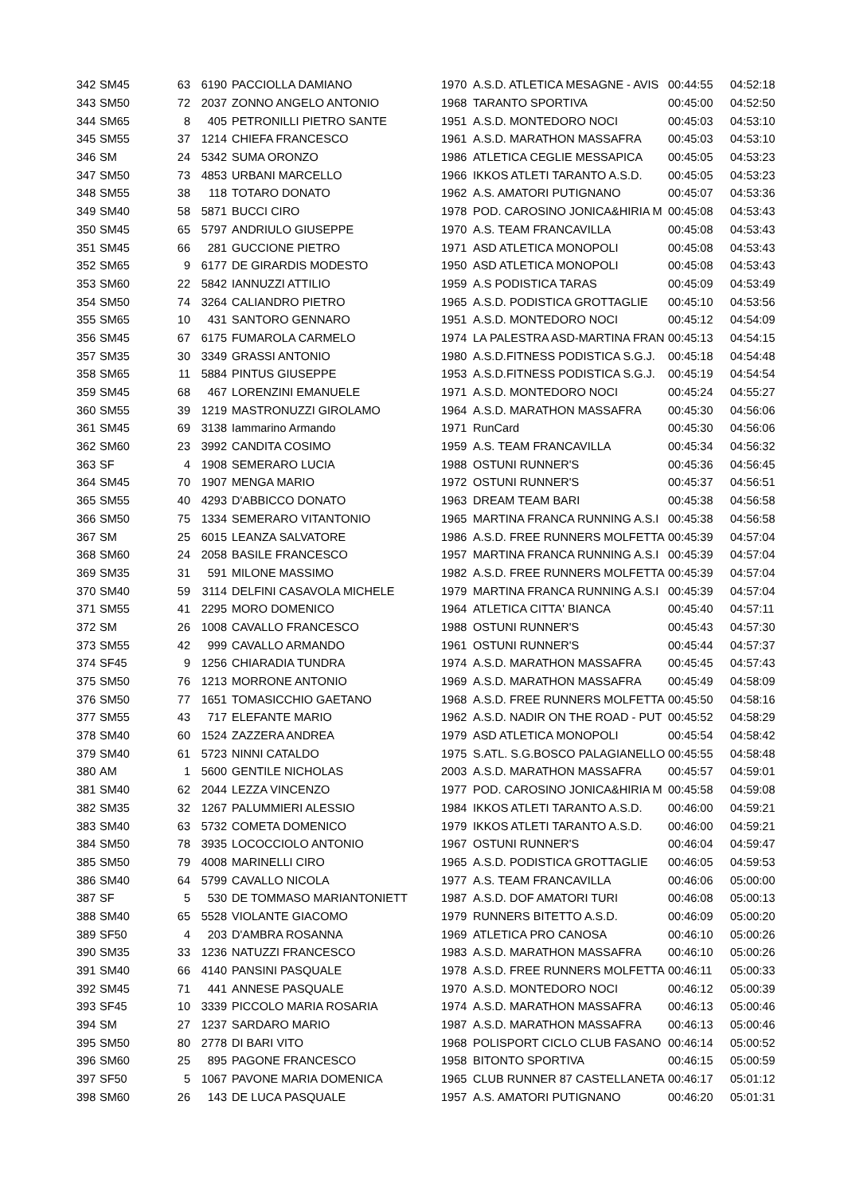| 342 | SM45 | 63 | 6190 | PACCIOLLA DAMIANO | 1970 | A.S.D. ATLETICA MESAGNE - AVIS | 00:44:55 | 04:52:18 |
| 343 | SM50 | 72 | 2037 | ZONNO ANGELO ANTONIO | 1968 | TARANTO SPORTIVA | 00:45:00 | 04:52:50 |
| 344 | SM65 | 8 | 405 | PETRONILLI PIETRO SANTE | 1951 | A.S.D. MONTEDORO NOCI | 00:45:03 | 04:53:10 |
| 345 | SM55 | 37 | 1214 | CHIEFA FRANCESCO | 1961 | A.S.D. MARATHON MASSAFRA | 00:45:03 | 04:53:10 |
| 346 | SM | 24 | 5342 | SUMA ORONZO | 1986 | ATLETICA CEGLIE MESSAPICA | 00:45:05 | 04:53:23 |
| 347 | SM50 | 73 | 4853 | URBANI MARCELLO | 1966 | IKKOS ATLETI TARANTO A.S.D. | 00:45:05 | 04:53:23 |
| 348 | SM55 | 38 | 118 | TOTARO DONATO | 1962 | A.S. AMATORI PUTIGNANO | 00:45:07 | 04:53:36 |
| 349 | SM40 | 58 | 5871 | BUCCI CIRO | 1978 | POD. CAROSINO JONICA&HIRIA M | 00:45:08 | 04:53:43 |
| 350 | SM45 | 65 | 5797 | ANDRIULO GIUSEPPE | 1970 | A.S. TEAM FRANCAVILLA | 00:45:08 | 04:53:43 |
| 351 | SM45 | 66 | 281 | GUCCIONE PIETRO | 1971 | ASD ATLETICA MONOPOLI | 00:45:08 | 04:53:43 |
| 352 | SM65 | 9 | 6177 | DE GIRARDIS MODESTO | 1950 | ASD ATLETICA MONOPOLI | 00:45:08 | 04:53:43 |
| 353 | SM60 | 22 | 5842 | IANNUZZI ATTILIO | 1959 | A.S PODISTICA TARAS | 00:45:09 | 04:53:49 |
| 354 | SM50 | 74 | 3264 | CALIANDRO PIETRO | 1965 | A.S.D. PODISTICA GROTTAGLIE | 00:45:10 | 04:53:56 |
| 355 | SM65 | 10 | 431 | SANTORO GENNARO | 1951 | A.S.D. MONTEDORO NOCI | 00:45:12 | 04:54:09 |
| 356 | SM45 | 67 | 6175 | FUMAROLA CARMELO | 1974 | LA PALESTRA ASD-MARTINA FRAN | 00:45:13 | 04:54:15 |
| 357 | SM35 | 30 | 3349 | GRASSI ANTONIO | 1980 | A.S.D.FITNESS PODISTICA S.G.J. | 00:45:18 | 04:54:48 |
| 358 | SM65 | 11 | 5884 | PINTUS GIUSEPPE | 1953 | A.S.D.FITNESS PODISTICA S.G.J. | 00:45:19 | 04:54:54 |
| 359 | SM45 | 68 | 467 | LORENZINI EMANUELE | 1971 | A.S.D. MONTEDORO NOCI | 00:45:24 | 04:55:27 |
| 360 | SM55 | 39 | 1219 | MASTRONUZZI GIROLAMO | 1964 | A.S.D. MARATHON MASSAFRA | 00:45:30 | 04:56:06 |
| 361 | SM45 | 69 | 3138 | Iammarino Armando | 1971 | RunCard | 00:45:30 | 04:56:06 |
| 362 | SM60 | 23 | 3992 | CANDITA COSIMO | 1959 | A.S. TEAM FRANCAVILLA | 00:45:34 | 04:56:32 |
| 363 | SF | 4 | 1908 | SEMERARO LUCIA | 1988 | OSTUNI RUNNER'S | 00:45:36 | 04:56:45 |
| 364 | SM45 | 70 | 1907 | MENGA MARIO | 1972 | OSTUNI RUNNER'S | 00:45:37 | 04:56:51 |
| 365 | SM55 | 40 | 4293 | D'ABBICCO DONATO | 1963 | DREAM TEAM BARI | 00:45:38 | 04:56:58 |
| 366 | SM50 | 75 | 1334 | SEMERARO VITANTONIO | 1965 | MARTINA FRANCA RUNNING A.S.I | 00:45:38 | 04:56:58 |
| 367 | SM | 25 | 6015 | LEANZA SALVATORE | 1986 | A.S.D. FREE RUNNERS MOLFETTA | 00:45:39 | 04:57:04 |
| 368 | SM60 | 24 | 2058 | BASILE FRANCESCO | 1957 | MARTINA FRANCA RUNNING A.S.I | 00:45:39 | 04:57:04 |
| 369 | SM35 | 31 | 591 | MILONE MASSIMO | 1982 | A.S.D. FREE RUNNERS MOLFETTA | 00:45:39 | 04:57:04 |
| 370 | SM40 | 59 | 3114 | DELFINI CASAVOLA MICHELE | 1979 | MARTINA FRANCA RUNNING A.S.I | 00:45:39 | 04:57:04 |
| 371 | SM55 | 41 | 2295 | MORO DOMENICO | 1964 | ATLETICA CITTA' BIANCA | 00:45:40 | 04:57:11 |
| 372 | SM | 26 | 1008 | CAVALLO FRANCESCO | 1988 | OSTUNI RUNNER'S | 00:45:43 | 04:57:30 |
| 373 | SM55 | 42 | 999 | CAVALLO ARMANDO | 1961 | OSTUNI RUNNER'S | 00:45:44 | 04:57:37 |
| 374 | SF45 | 9 | 1256 | CHIARADIA TUNDRA | 1974 | A.S.D. MARATHON MASSAFRA | 00:45:45 | 04:57:43 |
| 375 | SM50 | 76 | 1213 | MORRONE ANTONIO | 1969 | A.S.D. MARATHON MASSAFRA | 00:45:49 | 04:58:09 |
| 376 | SM50 | 77 | 1651 | TOMASICCHIO GAETANO | 1968 | A.S.D. FREE RUNNERS MOLFETTA | 00:45:50 | 04:58:16 |
| 377 | SM55 | 43 | 717 | ELEFANTE MARIO | 1962 | A.S.D. NADIR ON THE ROAD - PUT | 00:45:52 | 04:58:29 |
| 378 | SM40 | 60 | 1524 | ZAZZERA ANDREA | 1979 | ASD ATLETICA MONOPOLI | 00:45:54 | 04:58:42 |
| 379 | SM40 | 61 | 5723 | NINNI CATALDO | 1975 | S.ATL. S.G.BOSCO PALAGIANELLO | 00:45:55 | 04:58:48 |
| 380 | AM | 1 | 5600 | GENTILE NICHOLAS | 2003 | A.S.D. MARATHON MASSAFRA | 00:45:57 | 04:59:01 |
| 381 | SM40 | 62 | 2044 | LEZZA VINCENZO | 1977 | POD. CAROSINO JONICA&HIRIA M | 00:45:58 | 04:59:08 |
| 382 | SM35 | 32 | 1267 | PALUMMIERI ALESSIO | 1984 | IKKOS ATLETI TARANTO A.S.D. | 00:46:00 | 04:59:21 |
| 383 | SM40 | 63 | 5732 | COMETA DOMENICO | 1979 | IKKOS ATLETI TARANTO A.S.D. | 00:46:00 | 04:59:21 |
| 384 | SM50 | 78 | 3935 | LOCOCCIOLO ANTONIO | 1967 | OSTUNI RUNNER'S | 00:46:04 | 04:59:47 |
| 385 | SM50 | 79 | 4008 | MARINELLI CIRO | 1965 | A.S.D. PODISTICA GROTTAGLIE | 00:46:05 | 04:59:53 |
| 386 | SM40 | 64 | 5799 | CAVALLO NICOLA | 1977 | A.S. TEAM FRANCAVILLA | 00:46:06 | 05:00:00 |
| 387 | SF | 5 | 530 | DE TOMMASO MARIANTONIETT | 1987 | A.S.D. DOF AMATORI TURI | 00:46:08 | 05:00:13 |
| 388 | SM40 | 65 | 5528 | VIOLANTE GIACOMO | 1979 | RUNNERS BITETTO A.S.D. | 00:46:09 | 05:00:20 |
| 389 | SF50 | 4 | 203 | D'AMBRA ROSANNA | 1969 | ATLETICA PRO CANOSA | 00:46:10 | 05:00:26 |
| 390 | SM35 | 33 | 1236 | NATUZZI FRANCESCO | 1983 | A.S.D. MARATHON MASSAFRA | 00:46:10 | 05:00:26 |
| 391 | SM40 | 66 | 4140 | PANSINI PASQUALE | 1978 | A.S.D. FREE RUNNERS MOLFETTA | 00:46:11 | 05:00:33 |
| 392 | SM45 | 71 | 441 | ANNESE PASQUALE | 1970 | A.S.D. MONTEDORO NOCI | 00:46:12 | 05:00:39 |
| 393 | SF45 | 10 | 3339 | PICCOLO MARIA ROSARIA | 1974 | A.S.D. MARATHON MASSAFRA | 00:46:13 | 05:00:46 |
| 394 | SM | 27 | 1237 | SARDARO MARIO | 1987 | A.S.D. MARATHON MASSAFRA | 00:46:13 | 05:00:46 |
| 395 | SM50 | 80 | 2778 | DI BARI VITO | 1968 | POLISPORT CICLO CLUB FASANO | 00:46:14 | 05:00:52 |
| 396 | SM60 | 25 | 895 | PAGONE FRANCESCO | 1958 | BITONTO SPORTIVA | 00:46:15 | 05:00:59 |
| 397 | SF50 | 5 | 1067 | PAVONE MARIA DOMENICA | 1965 | CLUB RUNNER 87 CASTELLANETA | 00:46:17 | 05:01:12 |
| 398 | SM60 | 26 | 143 | DE LUCA PASQUALE | 1957 | A.S. AMATORI PUTIGNANO | 00:46:20 | 05:01:31 |